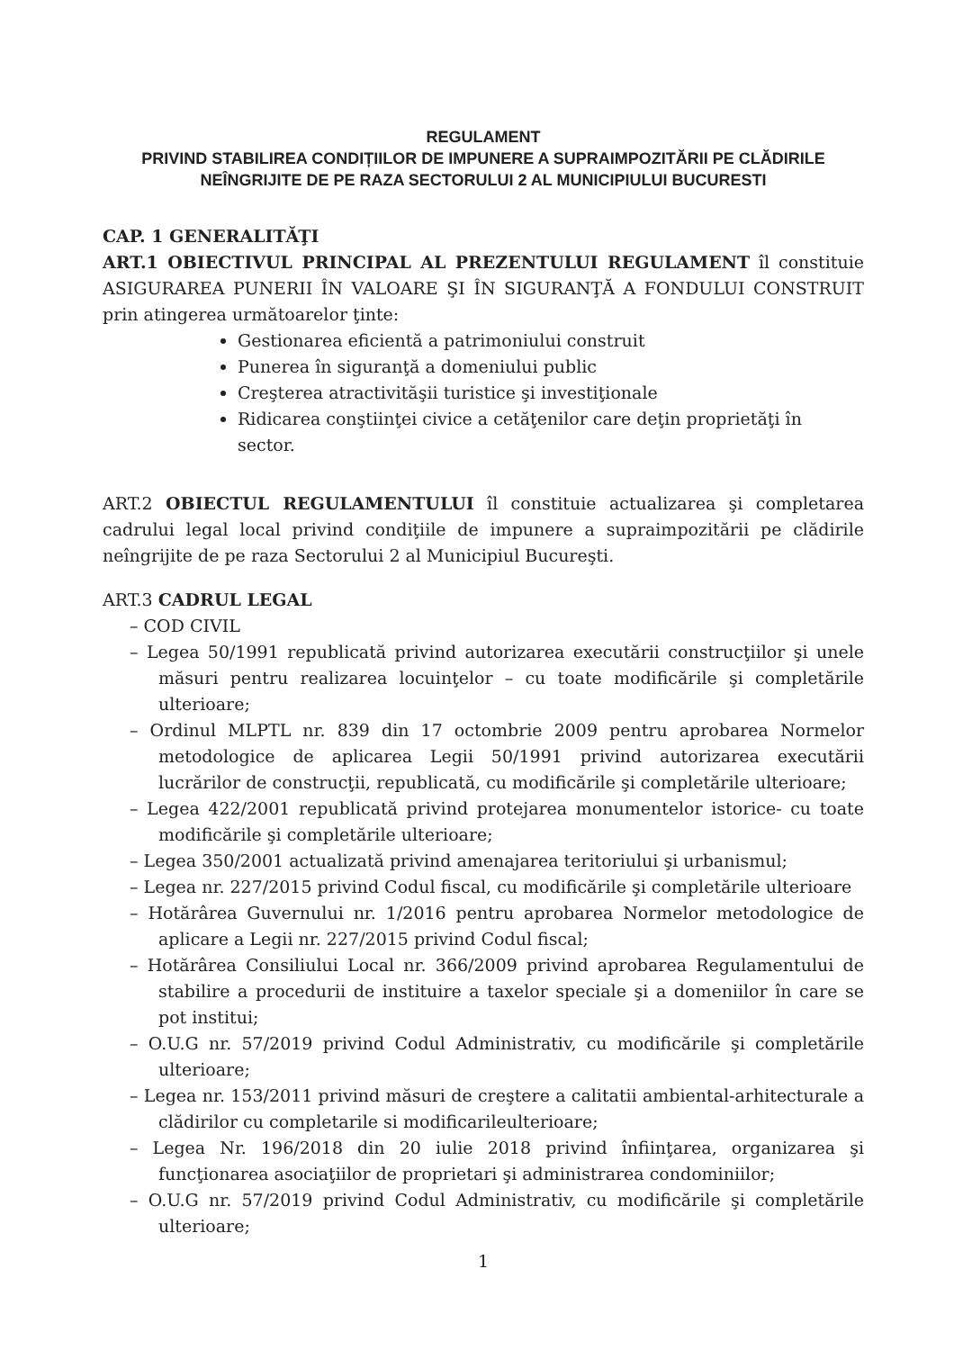REGULAMENT
PRIVIND STABILIREA CONDIȚIILOR DE IMPUNERE A SUPRAIMPOZITĂRII PE CLĂDIRILE NEÎNGRIJITE DE PE RAZA SECTORULUI 2 AL MUNICIPIULUI BUCURESTI
CAP. 1 GENERALITĂŢI
ART.1 OBIECTIVUL PRINCIPAL AL PREZENTULUI REGULAMENT îl constituie ASIGURAREA PUNERII ÎN VALOARE ŞI ÎN SIGURANŢĂ A FONDULUI CONSTRUIT prin atingerea următoarelor ţinte:
Gestionarea eficientă a patrimoniului construit
Punerea în siguranţă a domeniului public
Creşterea atractivităşii turistice şi investiţionale
Ridicarea conştiinţei civice a cetăţenilor care deţin proprietăţi în sector.
ART.2 OBIECTUL REGULAMENTULUI îl constituie actualizarea şi completarea cadrului legal local privind condiţiile de impunere a supraimpozitării pe clădirile neîngrijite de pe raza Sectorului 2 al Municipiul Bucureşti.
ART.3 CADRUL LEGAL
– COD CIVIL
– Legea 50/1991 republicată privind autorizarea executării construcţiilor şi unele măsuri pentru realizarea locuinţelor – cu toate modificările şi completările ulterioare;
– Ordinul MLPTL nr. 839 din 17 octombrie 2009 pentru aprobarea Normelor metodologice de aplicarea Legii 50/1991 privind autorizarea executării lucrărilor de construcţii, republicată, cu modificările şi completările ulterioare;
– Legea 422/2001 republicată privind protejarea monumentelor istorice- cu toate modificările şi completările ulterioare;
– Legea 350/2001 actualizată privind amenajarea teritoriului şi urbanismul;
– Legea nr. 227/2015 privind Codul fiscal, cu modificările şi completările ulterioare
– Hotărârea Guvernului nr. 1/2016 pentru aprobarea Normelor metodologice de aplicare a Legii nr. 227/2015 privind Codul fiscal;
– Hotărârea Consiliului Local nr. 366/2009 privind aprobarea Regulamentului de stabilire a procedurii de instituire a taxelor speciale şi a domeniilor în care se pot institui;
– O.U.G nr. 57/2019 privind Codul Administrativ, cu modificările şi completările ulterioare;
– Legea nr. 153/2011 privind măsuri de creştere a calitatii ambiental-arhitecturale a clădirilor cu completarile si modificarileulterioare;
– Legea Nr. 196/2018 din 20 iulie 2018 privind înfiinţarea, organizarea şi funcţionarea asociaţiilor de proprietari şi administrarea condominiilor;
– O.U.G nr. 57/2019 privind Codul Administrativ, cu modificările şi completările ulterioare;
1